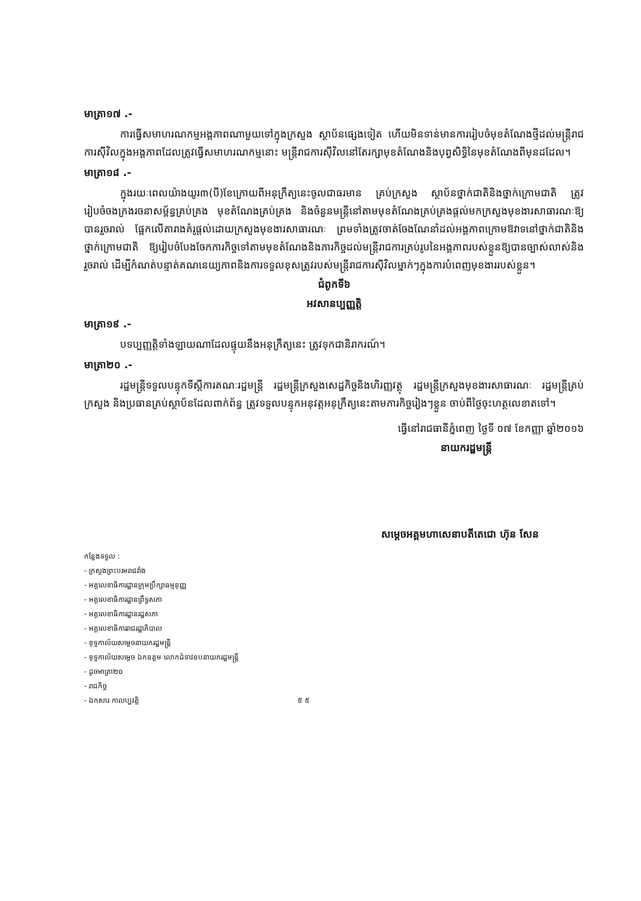មាត្រា១៧ .-
ការធ្វើសមាហរណកម្មអង្គភាពណាមួយទៅក្នុងក្រសួង ស្ថាប័នផ្សេងទៀត ហើយមិនទាន់មានការរៀបចំមុខតំណែងថ្មីដល់មន្ត្រីរាជការស៊ីវិលក្នុងអង្គភាពដែលត្រូវធ្វើសមាហរណកម្មនោះ មន្ត្រីរាជការស៊ីវិលនៅតែរក្សាមុខតំណែងនិងបុព្វសិទ្ធិនៃមុខតំណែងពីមុនដដែល។
មាត្រា១៨ .-
ក្នុងរយៈពេលយ៉ាងយូរ៣(បី)ខែក្រោយពីអនុក្រឹត្យនេះចូលជាធរមាន គ្រប់ក្រសួង ស្ថាប័នថ្នាក់ជាតិនិងថ្នាក់ក្រោមជាតិ ត្រូវរៀបចំចងក្រងរចនាសម្ព័ន្ធគ្រប់គ្រង មុខតំណែងគ្រប់គ្រង និងចំនួនមន្ត្រីនៅតាមមុខតំណែងគ្រប់គ្រងផ្តល់មកក្រសួងមុខងារសាធារណៈឱ្យបានរួចរាល់ ផ្អែកលើតារាងគំរូផ្តល់ដោយក្រសួងមុខងារសាធារណៈ ព្រមទាំងត្រូវចាត់ចែងណែនាំដល់អង្គភាពក្រោមឱវាទនៅថ្នាក់ជាតិនិងថ្នាក់ក្រោមជាតិ ឱ្យរៀបចំបែងចែកភារកិច្ចទៅតាមមុខតំណែងនិងភារកិច្ចដល់មន្ត្រីរាជការគ្រប់រូបនៃអង្គភាពរបស់ខ្លួនឱ្យបានច្បាស់លាស់និងរួចរាល់ ដើម្បីកំណត់បន្ទាត់គណនេយ្យភាពនិងការទទួលខុសត្រូវរបស់មន្ត្រីរាជការស៊ីវិលម្នាក់ៗក្នុងការបំពេញមុខងាររបស់ខ្លួន។
ជំពូកទី៦
អវសានប្បញ្ញត្តិ
មាត្រា១៩ .-
បទប្បញ្ញត្តិទាំងឡាយណាដែលផ្ទុយនឹងអនុក្រឹត្យនេះ ត្រូវទុកជានិរាករណ៍។
មាត្រា២០ .-
រដ្ឋមន្ត្រីទទួលបន្ទុកទីស្តីការគណៈរដ្ឋមន្ត្រី រដ្ឋមន្ត្រីក្រសួងសេដ្ឋកិច្ចនិងហិរញ្ញវត្ថុ រដ្ឋមន្ត្រីក្រសួងមុខងារសាធារណៈ រដ្ឋមន្ត្រីគ្រប់ក្រសួង និងប្រធានគ្រប់ស្ថាប័នដែលពាក់ព័ន្ធ ត្រូវទទួលបន្ទុកអនុវត្តអនុក្រឹត្យនេះតាមភារកិច្ចរៀងៗខ្លួន ចាប់ពីថ្ងៃចុះហត្ថលេខាតទៅ។
ធ្វើនៅរាជធានីភ្នំពេញ ថ្ងៃទី ០៧ ខែកញ្ញា ឆ្នាំ២០១៦
នាយករដ្ឋមន្ត្រី
សម្តេចអគ្គមហាសេនាបតីតេជោ ហ៊ុន សែន
កន្លែងទទួល :
- ក្រសួងព្រះបរមរាជវាំង
- អគ្គលេខាធិការដ្ឋានក្រុមប្រឹក្សាធម្មនុញ្ញ
- អគ្គលេខាធិការដ្ឋានព្រឹទ្ធសភា
- អគ្គលេខាធិការដ្ឋានរដ្ឋសភា
- អគ្គលេខាធិការរាជរដ្ឋាភិបាល
- ខុទ្ទកាល័យសម្តេចនាយករដ្ឋមន្ត្រី
- ខុទ្ទកាល័យសម្តេច ឯកឧត្តម លោកជំទាវឧបនាយករដ្ឋមន្ត្រី
- ដូចមាត្រា២០
- រាជកិច្ច
- ឯកសារ កាលប្បវត្តិ ៥ ៥